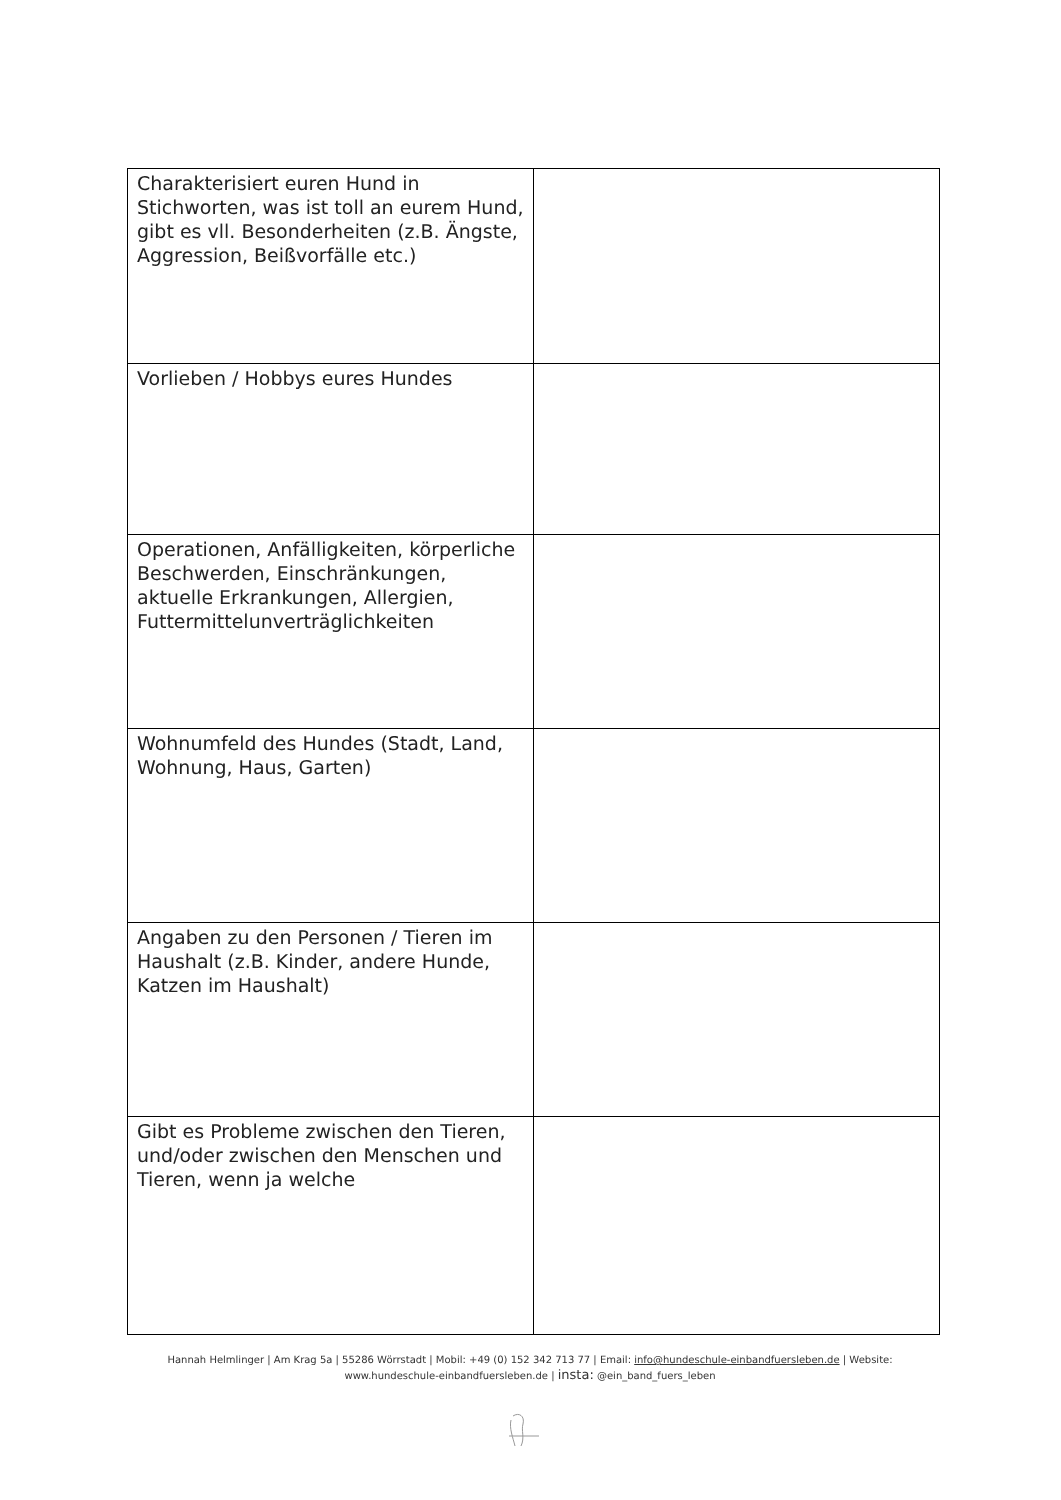| Charakterisiert euren Hund in Stichworten, was ist toll an eurem Hund, gibt es vll. Besonderheiten (z.B. Ängste, Aggression, Beißvorfälle etc.) | |
| Vorlieben / Hobbys eures Hundes | |
| Operationen, Anfälligkeiten, körperliche Beschwerden, Einschränkungen, aktuelle Erkrankungen, Allergien, Futtermittelunverträglichkeiten | |
| Wohnumfeld des Hundes (Stadt, Land, Wohnung, Haus, Garten) | |
| Angaben zu den Personen / Tieren im Haushalt (z.B. Kinder, andere Hunde, Katzen im Haushalt) | |
| Gibt es Probleme zwischen den Tieren, und/oder zwischen den Menschen und Tieren, wenn ja welche | |
Hannah Helmlinger | Am Krag 5a | 55286 Wörrstadt | Mobil: +49 (0) 152 342 713 77 | Email: info@hundeschule-einbandfuersleben.de | Website:
www.hundeschule-einbandfuersleben.de | insta: @ein_band_fuers_leben